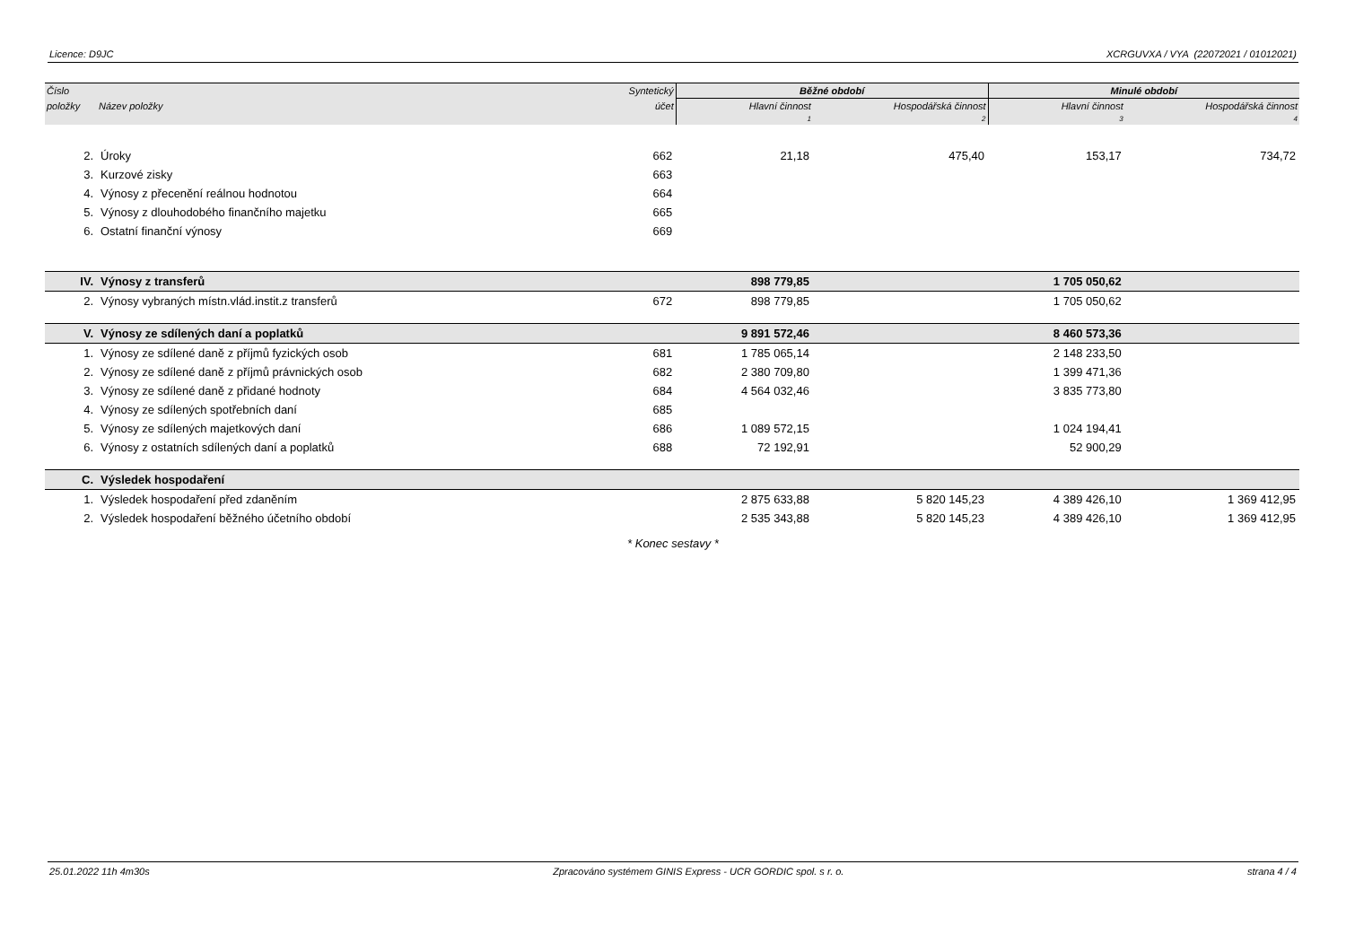Licence: D9JC XCRGUVXA / VYA (22072021 / 01012021)
| Číslo | | Syntetický | Běžné období | | Minulé období | |
| --- | --- | --- | --- | --- | --- | --- |
| položky | Název položky | účet | Hlavní činnost | Hospodářská činnost | Hlavní činnost | Hospodářská činnost |
| | | | 1 | 2 | 3 | 4 |
| 2. | Úroky | 662 | 21,18 | 475,40 | 153,17 | 734,72 |
| 3. | Kurzové zisky | 663 | | | | |
| 4. | Výnosy z přecenění reálnou hodnotou | 664 | | | | |
| 5. | Výnosy z dlouhodobého finančního majetku | 665 | | | | |
| 6. | Ostatní finanční výnosy | 669 | | | | |
| IV. | Výnosy z transferů | | 898 779,85 | | 1 705 050,62 | |
| 2. | Výnosy vybraných místn.vlád.instit.z transferů | 672 | 898 779,85 | | 1 705 050,62 | |
| V. | Výnosy ze sdílených daní a poplatků | | 9 891 572,46 | | 8 460 573,36 | |
| 1. | Výnosy ze sdílené daně z příjmů fyzických osob | 681 | 1 785 065,14 | | 2 148 233,50 | |
| 2. | Výnosy ze sdílené daně z příjmů právnických osob | 682 | 2 380 709,80 | | 1 399 471,36 | |
| 3. | Výnosy ze sdílené daně z přidané hodnoty | 684 | 4 564 032,46 | | 3 835 773,80 | |
| 4. | Výnosy ze sdílených spotřebních daní | 685 | | | | |
| 5. | Výnosy ze sdílených majetkových daní | 686 | 1 089 572,15 | | 1 024 194,41 | |
| 6. | Výnosy z ostatních sdílených daní a poplatků | 688 | 72 192,91 | | 52 900,29 | |
| C. | Výsledek hospodaření | | | | | |
| 1. | Výsledek hospodaření před zdaněním | | 2 875 633,88 | 5 820 145,23 | 4 389 426,10 | 1 369 412,95 |
| 2. | Výsledek hospodaření běžného účetního období | | 2 535 343,88 | 5 820 145,23 | 4 389 426,10 | 1 369 412,95 |
* Konec sestavy *
25.01.2022 11h 4m30s Zpracováno systémem GINIS Express - UCR GORDIC spol. s r. o. strana 4 / 4